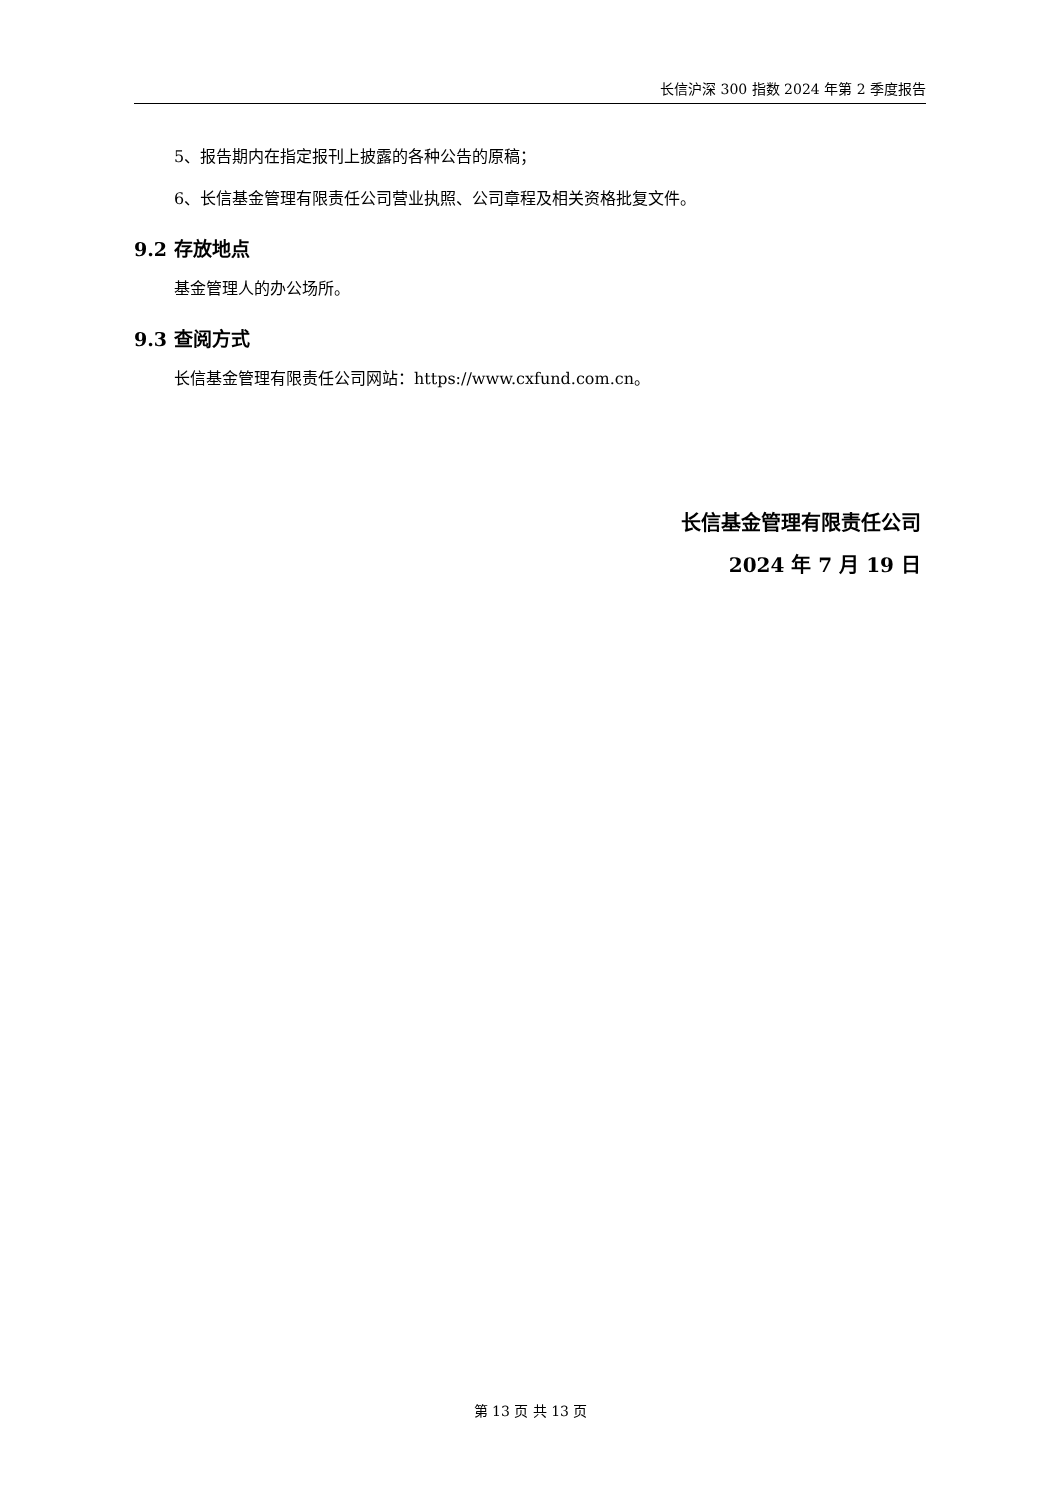长信沪深 300 指数 2024 年第 2 季度报告
5、报告期内在指定报刊上披露的各种公告的原稿；
6、长信基金管理有限责任公司营业执照、公司章程及相关资格批复文件。
9.2 存放地点
基金管理人的办公场所。
9.3 查阅方式
长信基金管理有限责任公司网站：https://www.cxfund.com.cn。
长信基金管理有限责任公司
2024 年 7 月 19 日
第 13 页 共 13 页